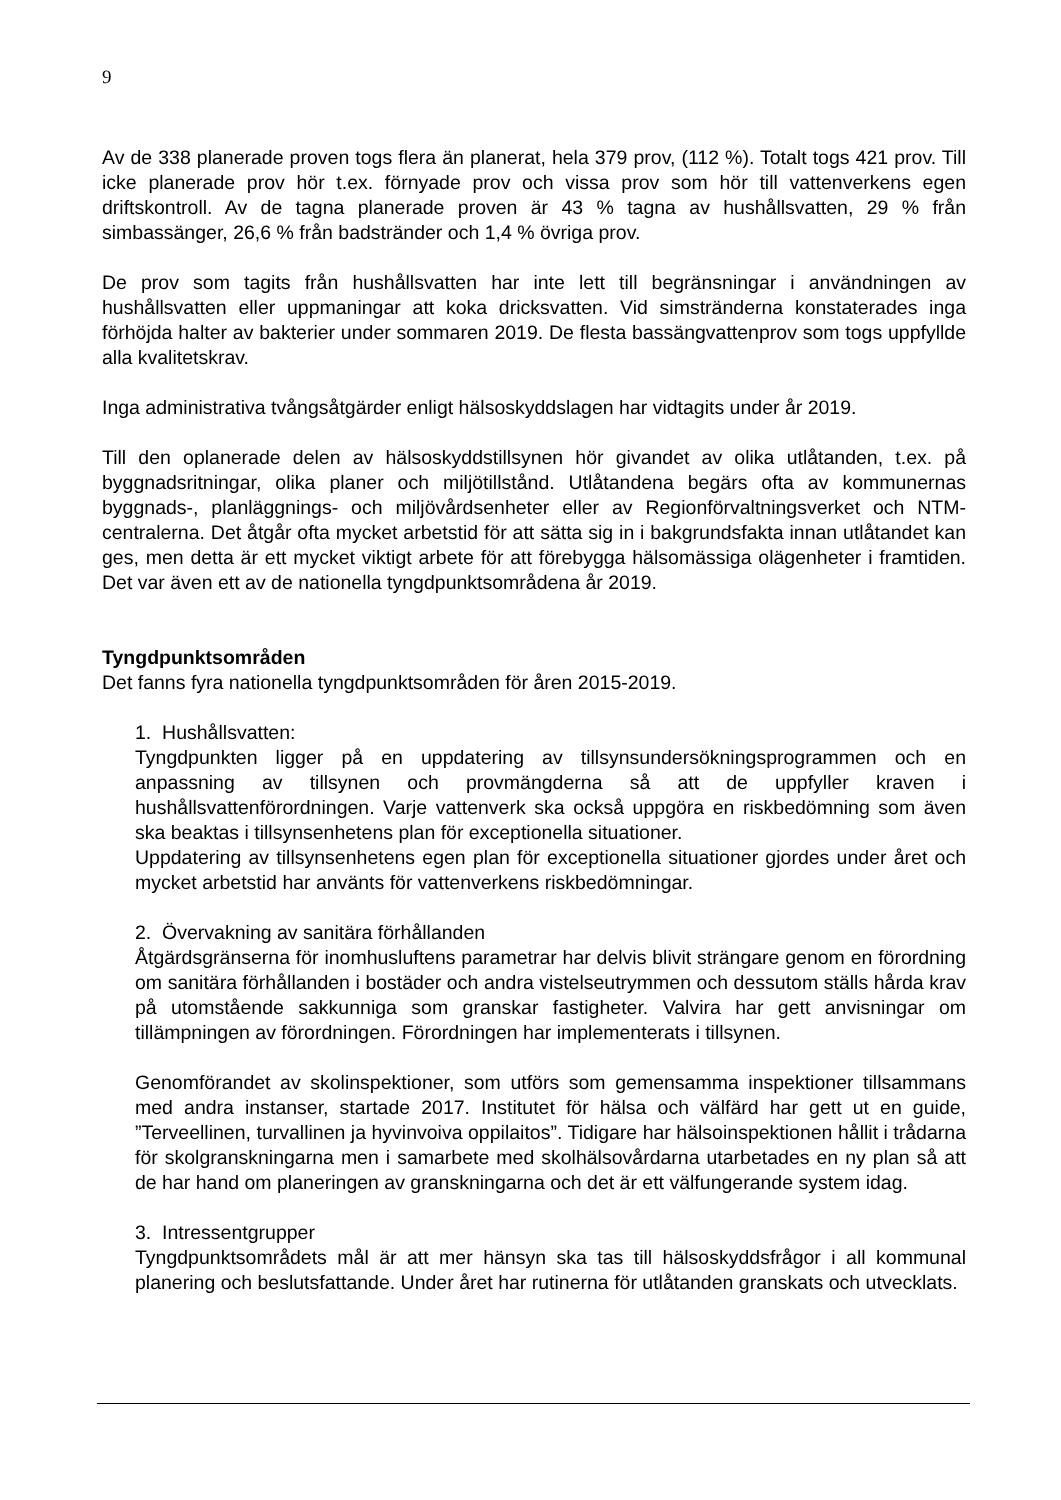9
Av de 338 planerade proven togs flera än planerat, hela 379 prov, (112 %). Totalt togs 421 prov. Till icke planerade prov hör t.ex. förnyade prov och vissa prov som hör till vattenverkens egen driftskontroll. Av de tagna planerade proven är 43 % tagna av hushållsvatten, 29 % från simbassänger, 26,6 % från badstränder och 1,4 % övriga prov.
De prov som tagits från hushållsvatten har inte lett till begränsningar i användningen av hushållsvatten eller uppmaningar att koka dricksvatten. Vid simstränderna konstaterades inga förhöjda halter av bakterier under sommaren 2019. De flesta bassängvattenprov som togs uppfyllde alla kvalitetskrav.
Inga administrativa tvångsåtgärder enligt hälsoskyddslagen har vidtagits under år 2019.
Till den oplanerade delen av hälsoskyddstillsynen hör givandet av olika utlåtanden, t.ex. på byggnadsritningar, olika planer och miljötillstånd. Utlåtandena begärs ofta av kommunernas byggnads-, planläggnings- och miljövårdsenheter eller av Regionförvaltningsverket och NTM-centralerna. Det åtgår ofta mycket arbetstid för att sätta sig in i bakgrundsfakta innan utlåtandet kan ges, men detta är ett mycket viktigt arbete för att förebygga hälsomässiga olägenheter i framtiden. Det var även ett av de nationella tyngdpunktsområdena år 2019.
Tyngdpunktsområden
Det fanns fyra nationella tyngdpunktsområden för åren 2015-2019.
1. Hushållsvatten:
Tyngdpunkten ligger på en uppdatering av tillsynsundersökningsprogrammen och en anpassning av tillsynen och provmängderna så att de uppfyller kraven i hushållsvattenförordningen. Varje vattenverk ska också uppgöra en riskbedömning som även ska beaktas i tillsynsenhetens plan för exceptionella situationer.
Uppdatering av tillsynsenhetens egen plan för exceptionella situationer gjordes under året och mycket arbetstid har använts för vattenverkens riskbedömningar.
2. Övervakning av sanitära förhållanden
Åtgärdsgränserna för inomhusluftens parametrar har delvis blivit strängare genom en förordning om sanitära förhållanden i bostäder och andra vistelseutrymmen och dessutom ställs hårda krav på utomstående sakkunniga som granskar fastigheter. Valvira har gett anvisningar om tillämpningen av förordningen. Förordningen har implementerats i tillsynen.
Genomförandet av skolinspektioner, som utförs som gemensamma inspektioner tillsammans med andra instanser, startade 2017. Institutet för hälsa och välfärd har gett ut en guide, ”Terveellinen, turvallinen ja hyvinvoiva oppilaitos”. Tidigare har hälsoinspektionen hållit i trådarna för skolgranskningarna men i samarbete med skolhälsovårdarna utarbetades en ny plan så att de har hand om planeringen av granskningarna och det är ett välfungerande system idag.
3. Intressentgrupper
Tyngdpunktsområdets mål är att mer hänsyn ska tas till hälsoskyddsfrågor i all kommunal planering och beslutsfattande. Under året har rutinerna för utlåtanden granskats och utvecklats.